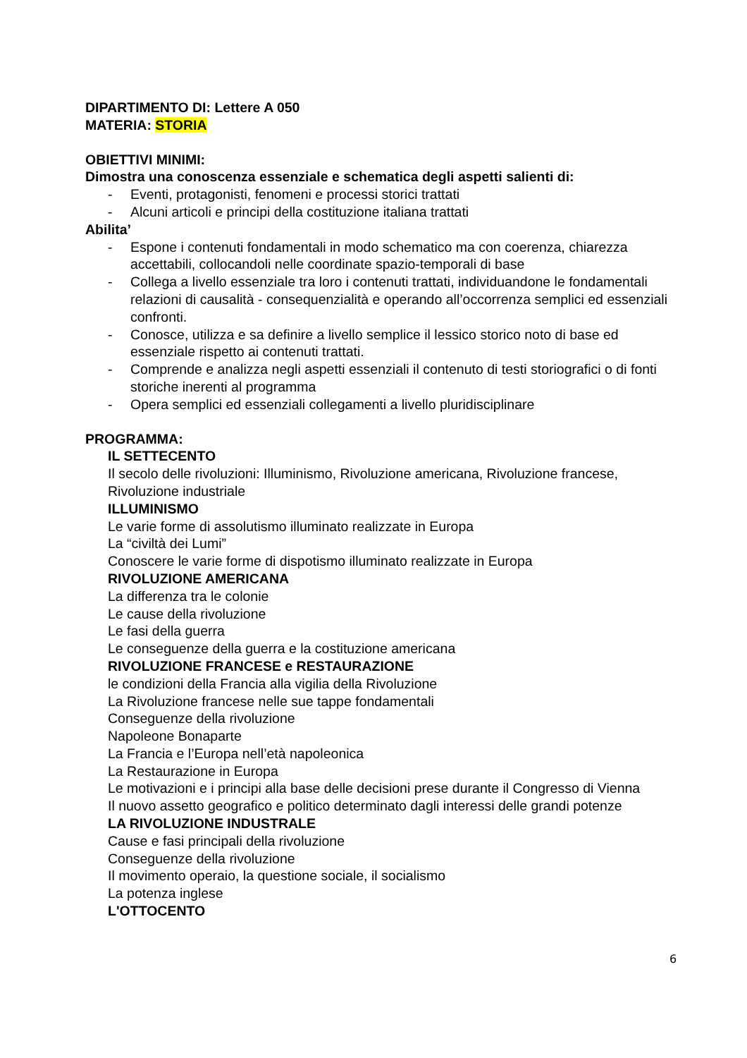DIPARTIMENTO DI: Lettere A 050
MATERIA: STORIA
OBIETTIVI MINIMI:
Dimostra una conoscenza essenziale e schematica degli aspetti salienti di:
- Eventi, protagonisti, fenomeni e processi storici trattati
- Alcuni articoli e principi della costituzione italiana trattati
Abilita’
- Espone i contenuti fondamentali in modo schematico ma con coerenza, chiarezza accettabili, collocandoli nelle coordinate spazio-temporali di base
- Collega a livello essenziale tra loro i contenuti trattati, individuandone le fondamentali relazioni di causalità - consequenzialità e operando all’occorrenza semplici ed essenziali confronti.
- Conosce, utilizza e sa definire a livello semplice il lessico storico noto di base ed essenziale rispetto ai contenuti trattati.
- Comprende e analizza negli aspetti essenziali il contenuto di testi storiografici o di fonti storiche inerenti al programma
- Opera semplici ed essenziali collegamenti a livello pluridisciplinare
PROGRAMMA:
IL SETTECENTO
Il secolo delle rivoluzioni: Illuminismo, Rivoluzione americana, Rivoluzione francese, Rivoluzione industriale
ILLUMINISMO
Le varie forme di assolutismo illuminato realizzate in Europa
La “civiltà dei Lumi”
Conoscere le varie forme di dispotismo illuminato realizzate in Europa
RIVOLUZIONE AMERICANA
La differenza tra le colonie
Le cause della rivoluzione
Le fasi della guerra
Le conseguenze della guerra e la costituzione americana
RIVOLUZIONE FRANCESE e RESTAURAZIONE
le condizioni della Francia alla vigilia della Rivoluzione
La Rivoluzione francese nelle sue tappe fondamentali
Conseguenze della rivoluzione
Napoleone Bonaparte
La Francia e l’Europa nell’età napoleonica
La Restaurazione in Europa
Le motivazioni e i principi alla base delle decisioni prese durante il Congresso di Vienna
Il nuovo assetto geografico e politico determinato dagli interessi delle grandi potenze
LA RIVOLUZIONE INDUSTRALE
Cause e fasi principali della rivoluzione
Conseguenze della rivoluzione
Il movimento operaio, la questione sociale, il socialismo
La potenza inglese
L'OTTOCENTO
6